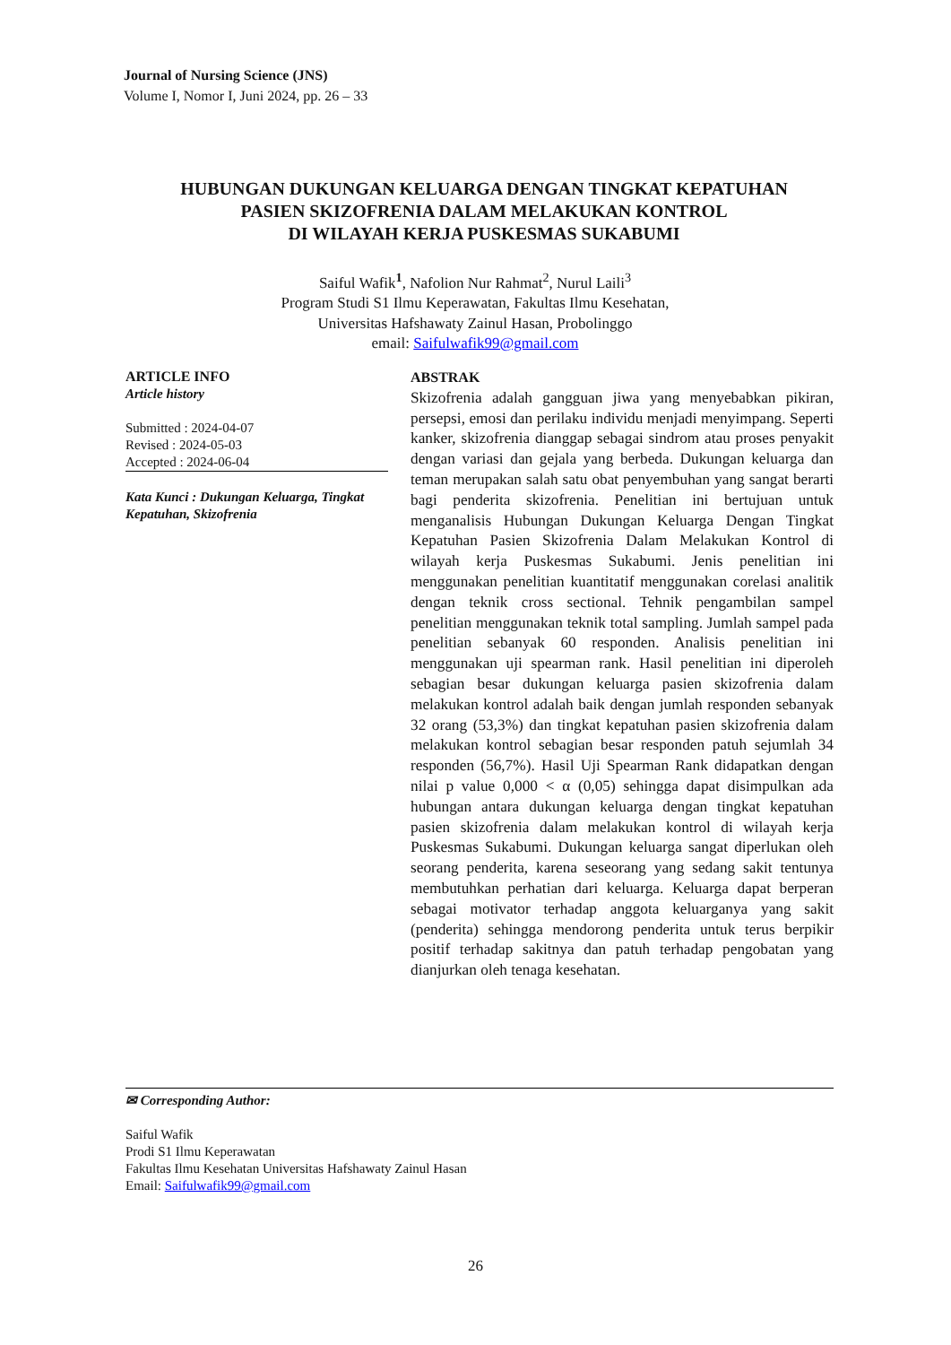Journal of Nursing Science (JNS)
Volume I, Nomor I, Juni 2024, pp. 26 – 33
HUBUNGAN DUKUNGAN KELUARGA DENGAN TINGKAT KEPATUHAN
PASIEN SKIZOFRENIA DALAM MELAKUKAN KONTROL
DI WILAYAH KERJA PUSKESMAS SUKABUMI
Saiful Wafik<sup>1</sup>, Nafolion Nur Rahmat<sup>2</sup>, Nurul Laili<sup>3</sup>
Program Studi S1 Ilmu Keperawatan, Fakultas Ilmu Kesehatan,
Universitas Hafshawaty Zainul Hasan, Probolinggo
email: Saifulwafik99@gmail.com
ARTICLE INFO
Article history
Submitted : 2024-04-07
Revised : 2024-05-03
Accepted : 2024-06-04
Kata Kunci : Dukungan Keluarga, Tingkat Kepatuhan, Skizofrenia
ABSTRAK
Skizofrenia adalah gangguan jiwa yang menyebabkan pikiran, persepsi, emosi dan perilaku individu menjadi menyimpang. Seperti kanker, skizofrenia dianggap sebagai sindrom atau proses penyakit dengan variasi dan gejala yang berbeda. Dukungan keluarga dan teman merupakan salah satu obat penyembuhan yang sangat berarti bagi penderita skizofrenia. Penelitian ini bertujuan untuk menganalisis Hubungan Dukungan Keluarga Dengan Tingkat Kepatuhan Pasien Skizofrenia Dalam Melakukan Kontrol di wilayah kerja Puskesmas Sukabumi. Jenis penelitian ini menggunakan penelitian kuantitatif menggunakan corelasi analitik dengan teknik cross sectional. Tehnik pengambilan sampel penelitian menggunakan teknik total sampling. Jumlah sampel pada penelitian sebanyak 60 responden. Analisis penelitian ini menggunakan uji spearman rank. Hasil penelitian ini diperoleh sebagian besar dukungan keluarga pasien skizofrenia dalam melakukan kontrol adalah baik dengan jumlah responden sebanyak 32 orang (53,3%) dan tingkat kepatuhan pasien skizofrenia dalam melakukan kontrol sebagian besar responden patuh sejumlah 34 responden (56,7%). Hasil Uji Spearman Rank didapatkan dengan nilai p value 0,000 < α (0,05) sehingga dapat disimpulkan ada hubungan antara dukungan keluarga dengan tingkat kepatuhan pasien skizofrenia dalam melakukan kontrol di wilayah kerja Puskesmas Sukabumi. Dukungan keluarga sangat diperlukan oleh seorang penderita, karena seseorang yang sedang sakit tentunya membutuhkan perhatian dari keluarga. Keluarga dapat berperan sebagai motivator terhadap anggota keluarganya yang sakit (penderita) sehingga mendorong penderita untuk terus berpikir positif terhadap sakitnya dan patuh terhadap pengobatan yang dianjurkan oleh tenaga kesehatan.
✉ Corresponding Author:
Saiful Wafik
Prodi S1 Ilmu Keperawatan
Fakultas Ilmu Kesehatan Universitas Hafshawaty Zainul Hasan
Email: Saifulwafik99@gmail.com
26